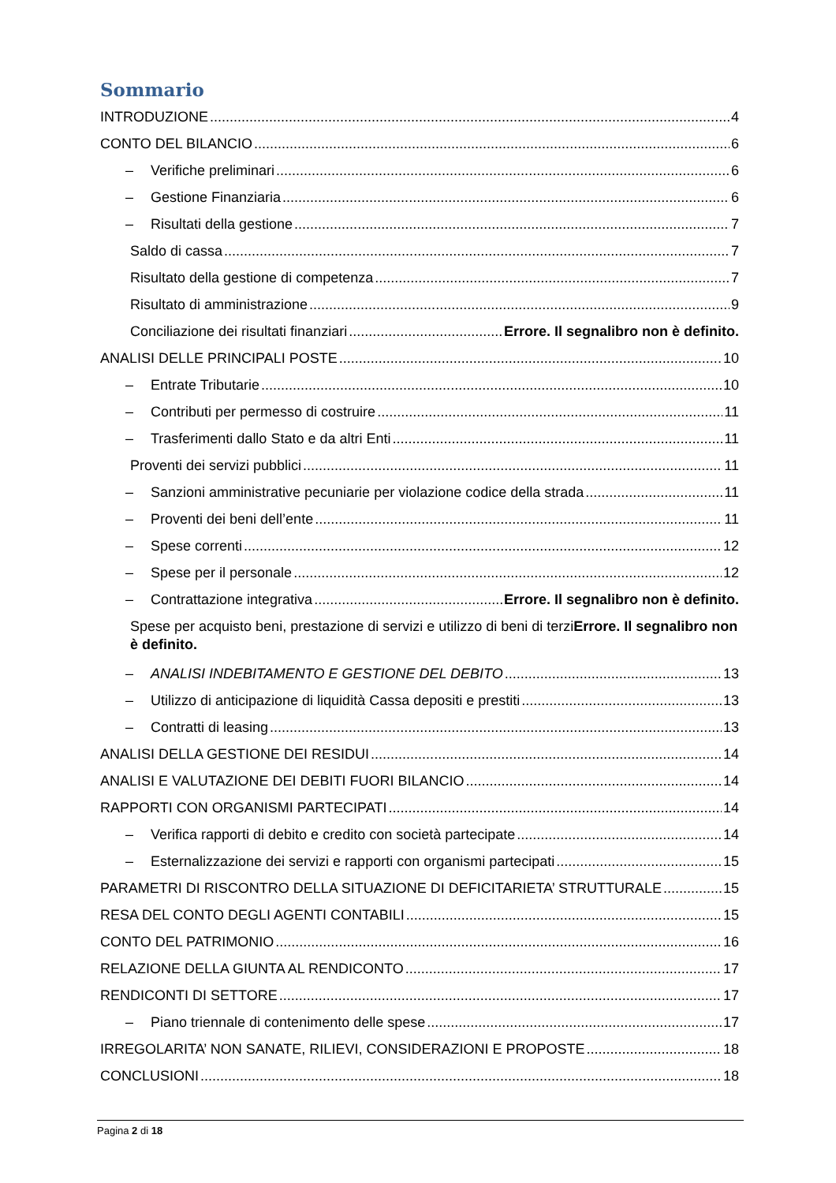Sommario
INTRODUZIONE 4
CONTO DEL BILANCIO 6
– Verifiche preliminari 6
– Gestione Finanziaria 6
– Risultati della gestione 7
Saldo di cassa 7
Risultato della gestione di competenza 7
Risultato di amministrazione 9
Conciliazione dei risultati finanziari Errore. Il segnalibro non è definito.
ANALISI DELLE PRINCIPALI POSTE 10
– Entrate Tributarie 10
– Contributi per permesso di costruire 11
– Trasferimenti dallo Stato e da altri Enti 11
Proventi dei servizi pubblici 11
– Sanzioni amministrative pecuniarie per violazione codice della strada 11
– Proventi dei beni dell’ente 11
– Spese correnti 12
– Spese per il personale 12
– Contrattazione integrativa Errore. Il segnalibro non è definito.
Spese per acquisto beni, prestazione di servizi e utilizzo di beni di terziErrore. Il segnalibro non è definito.
– ANALISI INDEBITAMENTO E GESTIONE DEL DEBITO 13
– Utilizzo di anticipazione di liquidità Cassa depositi e prestiti 13
– Contratti di leasing 13
ANALISI DELLA GESTIONE DEI RESIDUI 14
ANALISI E VALUTAZIONE DEI DEBITI FUORI BILANCIO 14
RAPPORTI CON ORGANISMI PARTECIPATI 14
– Verifica rapporti di debito e credito con società partecipate 14
– Esternalizzazione dei servizi e rapporti con organismi partecipati 15
PARAMETRI DI RISCONTRO DELLA SITUAZIONE DI DEFICITARIETA’ STRUTTURALE 15
RESA DEL CONTO DEGLI AGENTI CONTABILI 15
CONTO DEL PATRIMONIO 16
RELAZIONE DELLA GIUNTA AL RENDICONTO 17
RENDICONTI DI SETTORE 17
– Piano triennale di contenimento delle spese 17
IRREGOLARITA’ NON SANATE, RILIEVI, CONSIDERAZIONI E PROPOSTE 18
CONCLUSIONI 18
Pagina 2 di 18